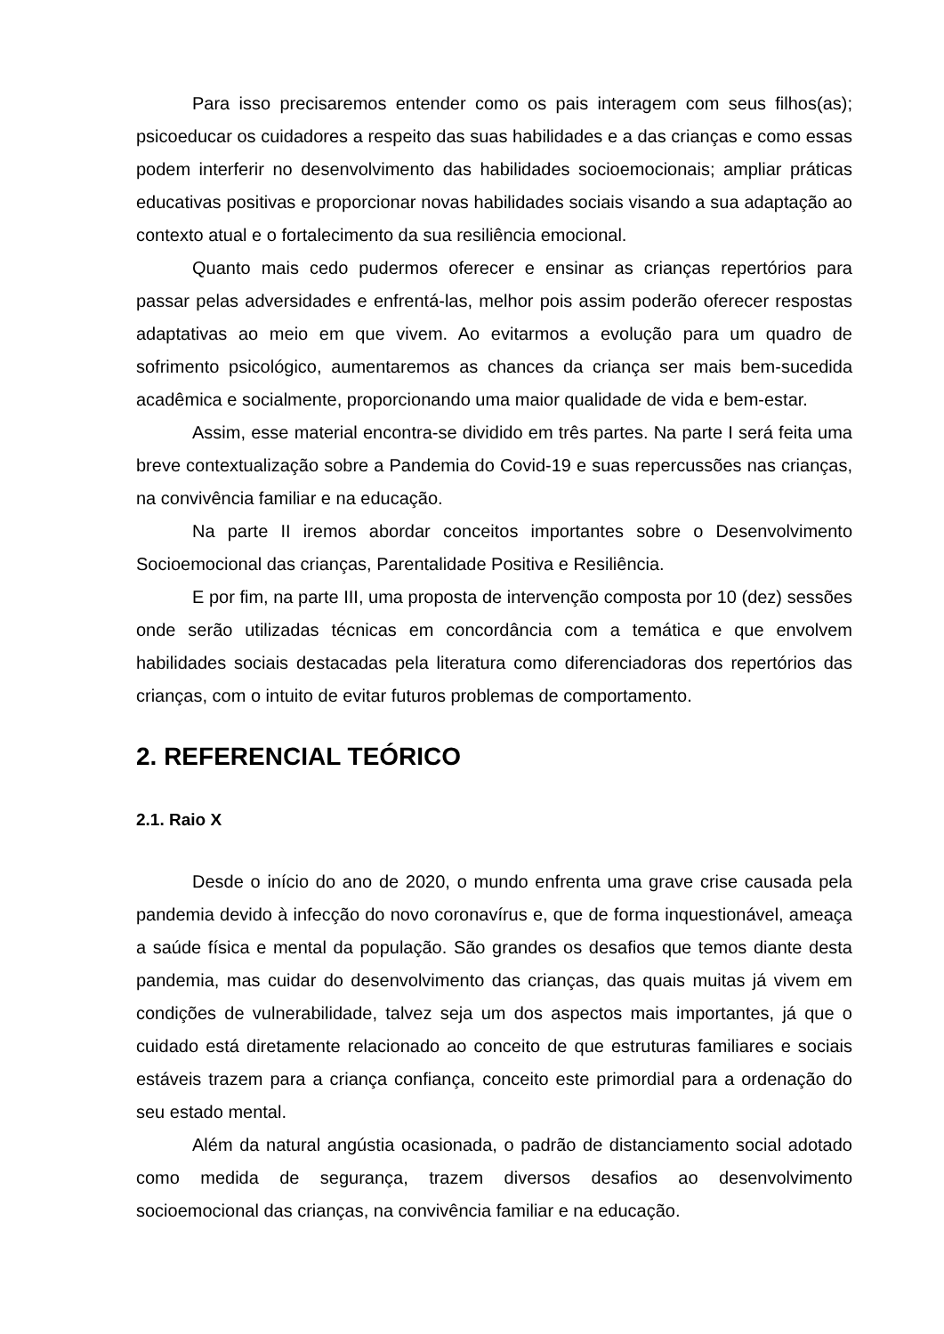Para isso precisaremos entender como os pais interagem com seus filhos(as); psicoeducar os cuidadores a respeito das suas habilidades e a das crianças e como essas podem interferir no desenvolvimento das habilidades socioemocionais; ampliar práticas educativas positivas e proporcionar novas habilidades sociais visando a sua adaptação ao contexto atual e o fortalecimento da sua resiliência emocional.
Quanto mais cedo pudermos oferecer e ensinar as crianças repertórios para passar pelas adversidades e enfrentá-las, melhor pois assim poderão oferecer respostas adaptativas ao meio em que vivem. Ao evitarmos a evolução para um quadro de sofrimento psicológico, aumentaremos as chances da criança ser mais bem-sucedida acadêmica e socialmente, proporcionando uma maior qualidade de vida e bem-estar.
Assim, esse material encontra-se dividido em três partes. Na parte I será feita uma breve contextualização sobre a Pandemia do Covid-19 e suas repercussões nas crianças, na convivência familiar e na educação.
Na parte II iremos abordar conceitos importantes sobre o Desenvolvimento Socioemocional das crianças, Parentalidade Positiva e Resiliência.
E por fim, na parte III, uma proposta de intervenção composta por 10 (dez) sessões onde serão utilizadas técnicas em concordância com a temática e que envolvem habilidades sociais destacadas pela literatura como diferenciadoras dos repertórios das crianças, com o intuito de evitar futuros problemas de comportamento.
2. REFERENCIAL TEÓRICO
2.1. Raio X
Desde o início do ano de 2020, o mundo enfrenta uma grave crise causada pela pandemia devido à infecção do novo coronavírus e, que de forma inquestionável, ameaça a saúde física e mental da população. São grandes os desafios que temos diante desta pandemia, mas cuidar do desenvolvimento das crianças, das quais muitas já vivem em condições de vulnerabilidade, talvez seja um dos aspectos mais importantes, já que o cuidado está diretamente relacionado ao conceito de que estruturas familiares e sociais estáveis trazem para a criança confiança, conceito este primordial para a ordenação do seu estado mental.
Além da natural angústia ocasionada, o padrão de distanciamento social adotado como medida de segurança, trazem diversos desafios ao desenvolvimento socioemocional das crianças, na convivência familiar e na educação.